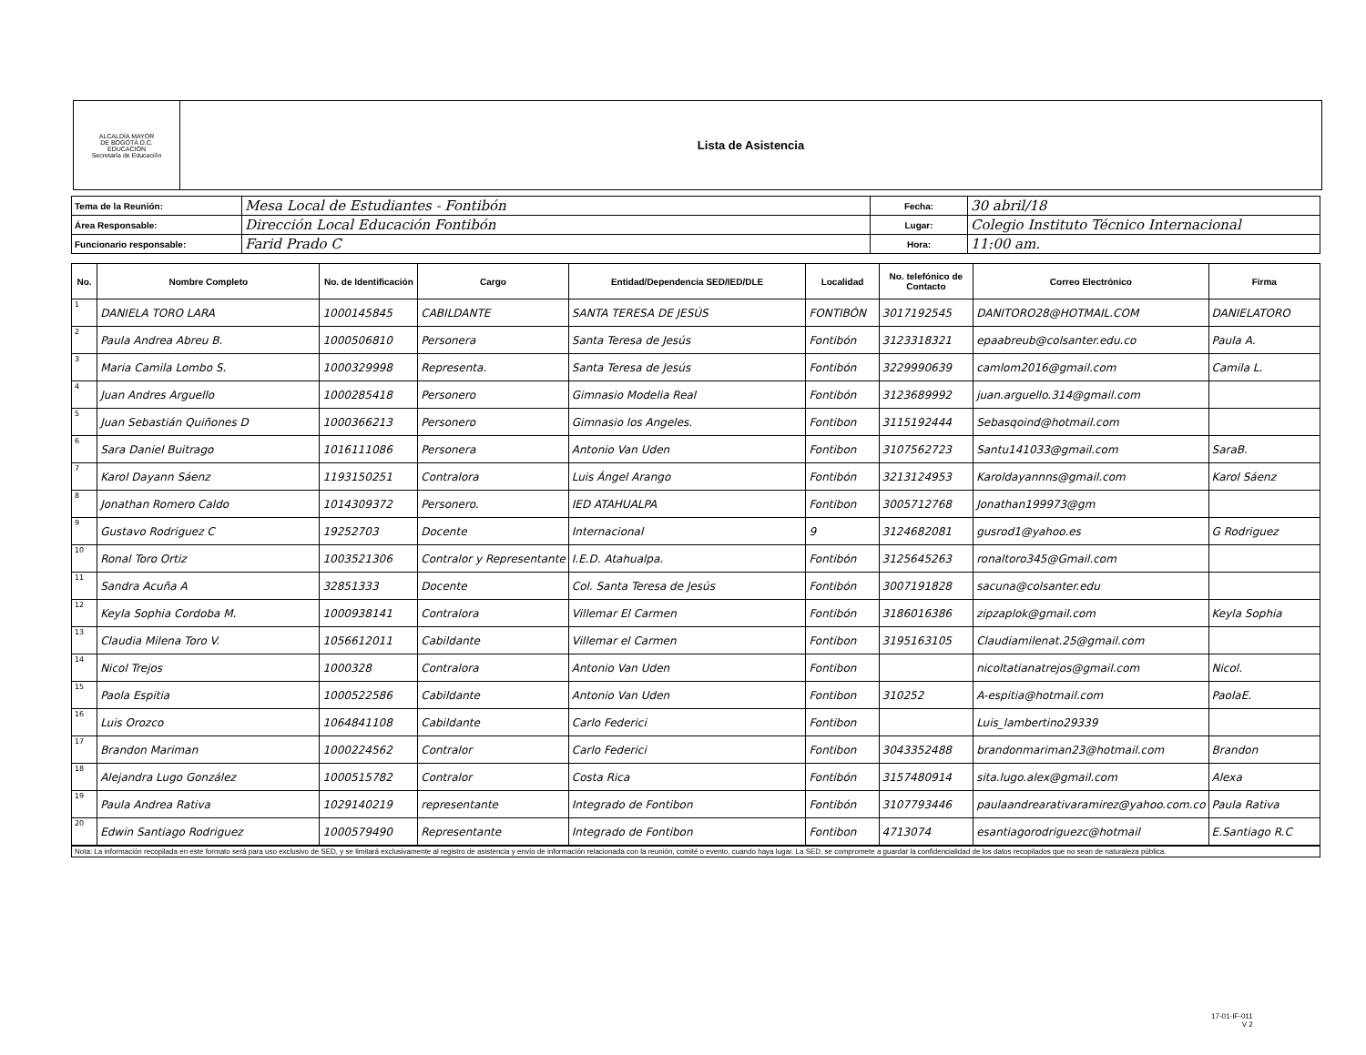| ALCALDÍA MAYOR DE BOGOTÁ D.C. EDUCACIÓN Secretaría de Educación | Lista de Asistencia |
| Tema de la Reunión: | Mesa Local de Estudiantes - Fontibón | Fecha: | 30 abril/18 |
| Área Responsable: | Dirección Local Educación Fontibón | Lugar: | Colegio Instituto Técnico Internacional |
| Funcionario responsable: | Farid Prado C | Hora: | 11:00 am. |
| No. | Nombre Completo | No. de Identificación | Cargo | Entidad/Dependencia SED/IED/DLE | Localidad | No. telefónico de Contacto | Correo Electrónico | Firma |
| --- | --- | --- | --- | --- | --- | --- | --- | --- |
| 1 | DANIELA TORO LARA | 1000145845 | CABILDANTE | SANTA TERESA DE JESÚS | FONTIBÓN | 3017192545 | DANITORO28@HOTMAIL.COM | DANIELATORO |
| 2 | Paula Andrea Abreu B. | 1000506810 | Personera | Santa Teresa de Jesús | Fontibón | 3123318321 | epaabreub@colsanter.edu.co | Paula A. |
| 3 | Maria Camila Lombo S. | 1000329998 | Representa. | Santa Teresa de Jesús | Fontibón | 3229990639 | camlom2016@gmail.com | Camila L. |
| 4 | Juan Andres Arguello | 1000285418 | Personero | Gimnasio Modelia Real | Fontibón | 3123689992 | juan.arguello.314@gmail.com | |
| 5 | Juan Sebastián Quiñones D | 1000366213 | Personero | Gimnasio los Angeles. | Fontibon | 3115192444 | Sebasqoind@hotmail.com | |
| 6 | Sara Daniel Buitrago | 1016111086 | Personera | Antonio Van Uden | Fontibon | 3107562723 | Santu141033@gmail.com | SaraB. |
| 7 | Karol Dayann Sáenz | 1193150251 | Contralora | Luis Ángel Arango | Fontibón | 3213124953 | Karoldayannns@gmail.com | Karol Sáenz |
| 8 | Jonathan Romero Caldo | 1014309372 | Personero. | IED ATAHUALPA | Fontibon | 3005712768 | Jonathan199973@gm | |
| 9 | Gustavo Rodriguez C | 19252703 | Docente | Internacional | 9 | 3124682081 | gusrod1@yahoo.es | G Rodriguez |
| 10 | Ronal Toro Ortiz | 1003521306 | Contralor y Representante | I.E.D. Atahualpa. | Fontibón | 3125645263 | ronaltoro345@Gmail.com | |
| 11 | Sandra Acuña A | 32851333 | Docente | Col. Santa Teresa de Jesús | Fontibón | 3007191828 | sacuna@colsanter.edu | |
| 12 | Keyla Sophia Cordoba M. | 1000938141 | Contralora | Villemar El Carmen | Fontibón | 3186016386 | zipzaplok@gmail.com | Keyla Sophia |
| 13 | Claudia Milena Toro V. | 1056612011 | Cabildante | Villemar el Carmen | Fontibon | 3195163105 | Claudiamilenat.25@gmail.com | |
| 14 | Nicol Trejos | 1000328 | Contralora | Antonio Van Uden | Fontibon | | nicoltatianatrejos@gmail.com | Nicol. |
| 15 | Paola Espitia | 1000522586 | Cabildante | Antonio Van Uden | Fontibon | 310252 | A-espitia@hotmail.com | PaolaE. |
| 16 | Luis Orozco | 1064841108 | Cabildante | Carlo Federici | Fontibon | | Luis_lambertino29339 | |
| 17 | Brandon Mariman | 1000224562 | Contralor | Carlo Federici | Fontibon | 3043352488 | brandonmariman23@hotmail.com | Brandon |
| 18 | Alejandra Lugo González | 1000515782 | Contralor | Costa Rica | Fontibón | 3157480914 | sita.lugo.alex@gmail.com | Alexa |
| 19 | Paula Andrea Rativa | 1029140219 | representante | Integrado de Fontibon | Fontibón | 3107793446 | paulaandrearativaramirez@yahoo.com.co | Paula Rativa |
| 20 | Edwin Santiago Rodriguez | 1000579490 | Representante | Integrado de Fontibon | Fontibon | 4713074 | esantiagorodriguezc@hotmail | E.Santiago R.C |
| Nota: La información recopilada en este formato será para uso exclusivo de SED, y se limitará exclusivamente al registro de asistencia y envío de información relacionada con la reunión, comité o evento, cuando haya lugar. La SED, se compromete a guardar la confidencialidad de los datos recopilados que no sean de naturaleza pública. |
17-01-IF-011
V 2